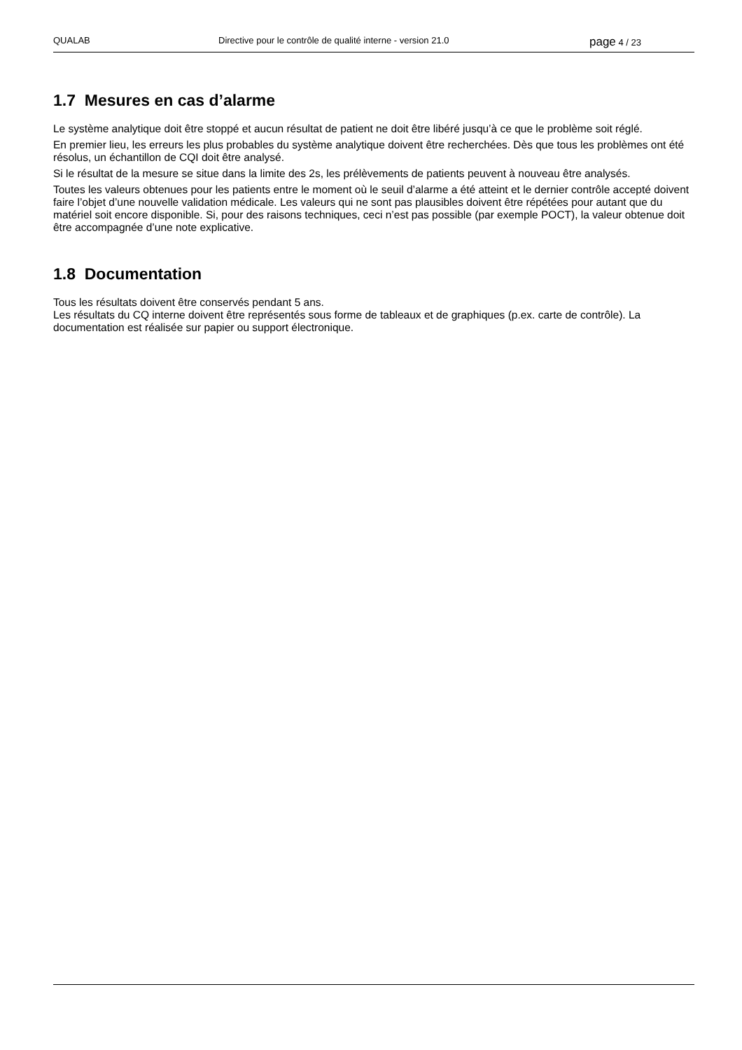QUALAB Directive pour le contrôle de qualité interne - version 21.0
page 4 / 23
1.7 Mesures en cas d’alarme
Le système analytique doit être stoppé et aucun résultat de patient ne doit être libéré jusqu’à ce que le problème soit réglé.
En premier lieu, les erreurs les plus probables du système analytique doivent être recherchées. Dès que tous les problèmes ont été résolus, un échantillon de CQI doit être analysé.
Si le résultat de la mesure se situe dans la limite des 2s, les prélèvements de patients peuvent à nouveau être analysés.
Toutes les valeurs obtenues pour les patients entre le moment où le seuil d’alarme a été atteint et le dernier contrôle accepté doivent faire l’objet d’une nouvelle validation médicale. Les valeurs qui ne sont pas plausibles doivent être répétées pour autant que du matériel soit encore disponible. Si, pour des raisons techniques, ceci n’est pas possible (par exemple POCT), la valeur obtenue doit être accompagnée d’une note explicative.
1.8 Documentation
Tous les résultats doivent être conservés pendant 5 ans.
Les résultats du CQ interne doivent être représentés sous forme de tableaux et de graphiques (p.ex. carte de contrôle). La documentation est réalisée sur papier ou support électronique.